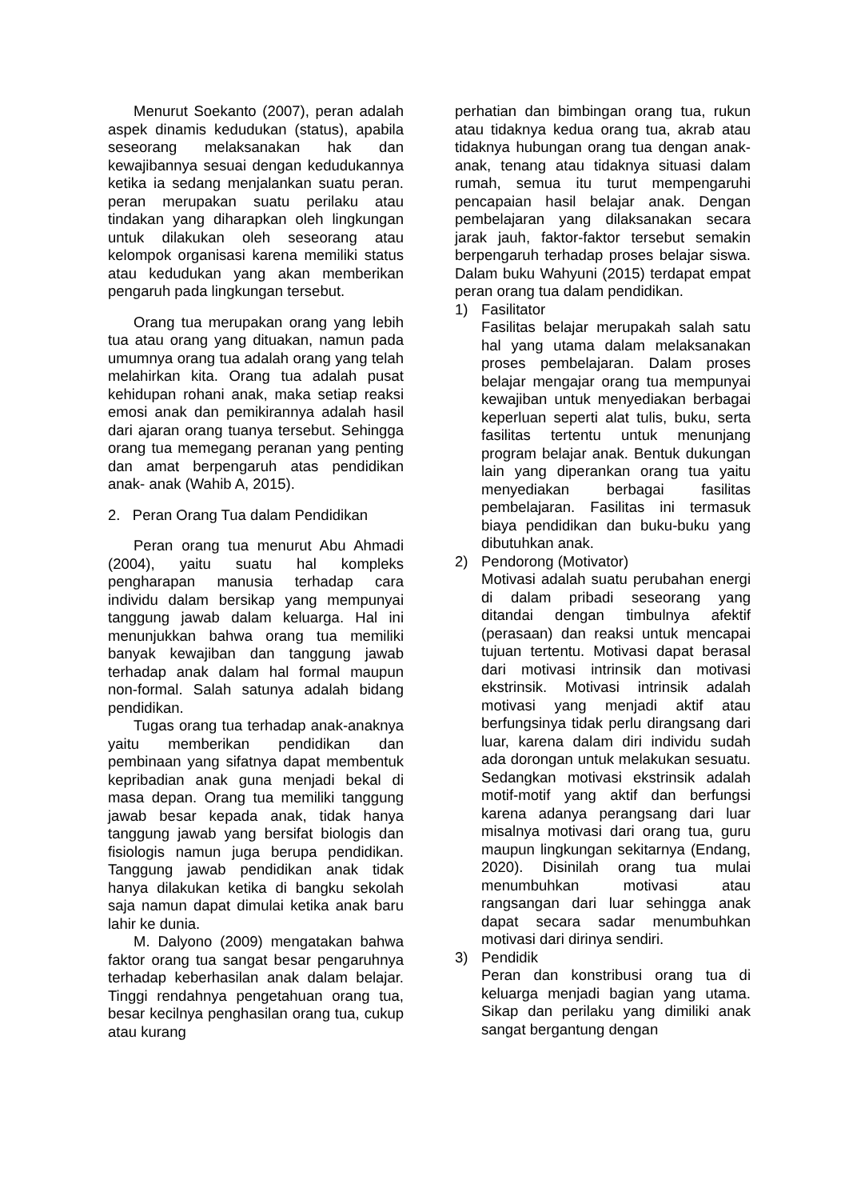Menurut Soekanto (2007), peran adalah aspek dinamis kedudukan (status), apabila seseorang melaksanakan hak dan kewajibannya sesuai dengan kedudukannya ketika ia sedang menjalankan suatu peran. peran merupakan suatu perilaku atau tindakan yang diharapkan oleh lingkungan untuk dilakukan oleh seseorang atau kelompok organisasi karena memiliki status atau kedudukan yang akan memberikan pengaruh pada lingkungan tersebut.
Orang tua merupakan orang yang lebih tua atau orang yang dituakan, namun pada umumnya orang tua adalah orang yang telah melahirkan kita. Orang tua adalah pusat kehidupan rohani anak, maka setiap reaksi emosi anak dan pemikirannya adalah hasil dari ajaran orang tuanya tersebut. Sehingga orang tua memegang peranan yang penting dan amat berpengaruh atas pendidikan anak- anak (Wahib A, 2015).
2. Peran Orang Tua dalam Pendidikan
Peran orang tua menurut Abu Ahmadi (2004), yaitu suatu hal kompleks pengharapan manusia terhadap cara individu dalam bersikap yang mempunyai tanggung jawab dalam keluarga. Hal ini menunjukkan bahwa orang tua memiliki banyak kewajiban dan tanggung jawab terhadap anak dalam hal formal maupun non-formal. Salah satunya adalah bidang pendidikan.
Tugas orang tua terhadap anak-anaknya yaitu memberikan pendidikan dan pembinaan yang sifatnya dapat membentuk kepribadian anak guna menjadi bekal di masa depan. Orang tua memiliki tanggung jawab besar kepada anak, tidak hanya tanggung jawab yang bersifat biologis dan fisiologis namun juga berupa pendidikan. Tanggung jawab pendidikan anak tidak hanya dilakukan ketika di bangku sekolah saja namun dapat dimulai ketika anak baru lahir ke dunia.
M. Dalyono (2009) mengatakan bahwa faktor orang tua sangat besar pengaruhnya terhadap keberhasilan anak dalam belajar. Tinggi rendahnya pengetahuan orang tua, besar kecilnya penghasilan orang tua, cukup atau kurang
perhatian dan bimbingan orang tua, rukun atau tidaknya kedua orang tua, akrab atau tidaknya hubungan orang tua dengan anak-anak, tenang atau tidaknya situasi dalam rumah, semua itu turut mempengaruhi pencapaian hasil belajar anak. Dengan pembelajaran yang dilaksanakan secara jarak jauh, faktor-faktor tersebut semakin berpengaruh terhadap proses belajar siswa. Dalam buku Wahyuni (2015) terdapat empat peran orang tua dalam pendidikan.
1) Fasilitator
Fasilitas belajar merupakah salah satu hal yang utama dalam melaksanakan proses pembelajaran. Dalam proses belajar mengajar orang tua mempunyai kewajiban untuk menyediakan berbagai keperluan seperti alat tulis, buku, serta fasilitas tertentu untuk menunjang program belajar anak. Bentuk dukungan lain yang diperankan orang tua yaitu menyediakan berbagai fasilitas pembelajaran. Fasilitas ini termasuk biaya pendidikan dan buku-buku yang dibutuhkan anak.
2) Pendorong (Motivator)
Motivasi adalah suatu perubahan energi di dalam pribadi seseorang yang ditandai dengan timbulnya afektif (perasaan) dan reaksi untuk mencapai tujuan tertentu. Motivasi dapat berasal dari motivasi intrinsik dan motivasi ekstrinsik. Motivasi intrinsik adalah motivasi yang menjadi aktif atau berfungsinya tidak perlu dirangsang dari luar, karena dalam diri individu sudah ada dorongan untuk melakukan sesuatu. Sedangkan motivasi ekstrinsik adalah motif-motif yang aktif dan berfungsi karena adanya perangsang dari luar misalnya motivasi dari orang tua, guru maupun lingkungan sekitarnya (Endang, 2020). Disinilah orang tua mulai menumbuhkan motivasi atau rangsangan dari luar sehingga anak dapat secara sadar menumbuhkan motivasi dari dirinya sendiri.
3) Pendidik
Peran dan konstribusi orang tua di keluarga menjadi bagian yang utama. Sikap dan perilaku yang dimiliki anak sangat bergantung dengan